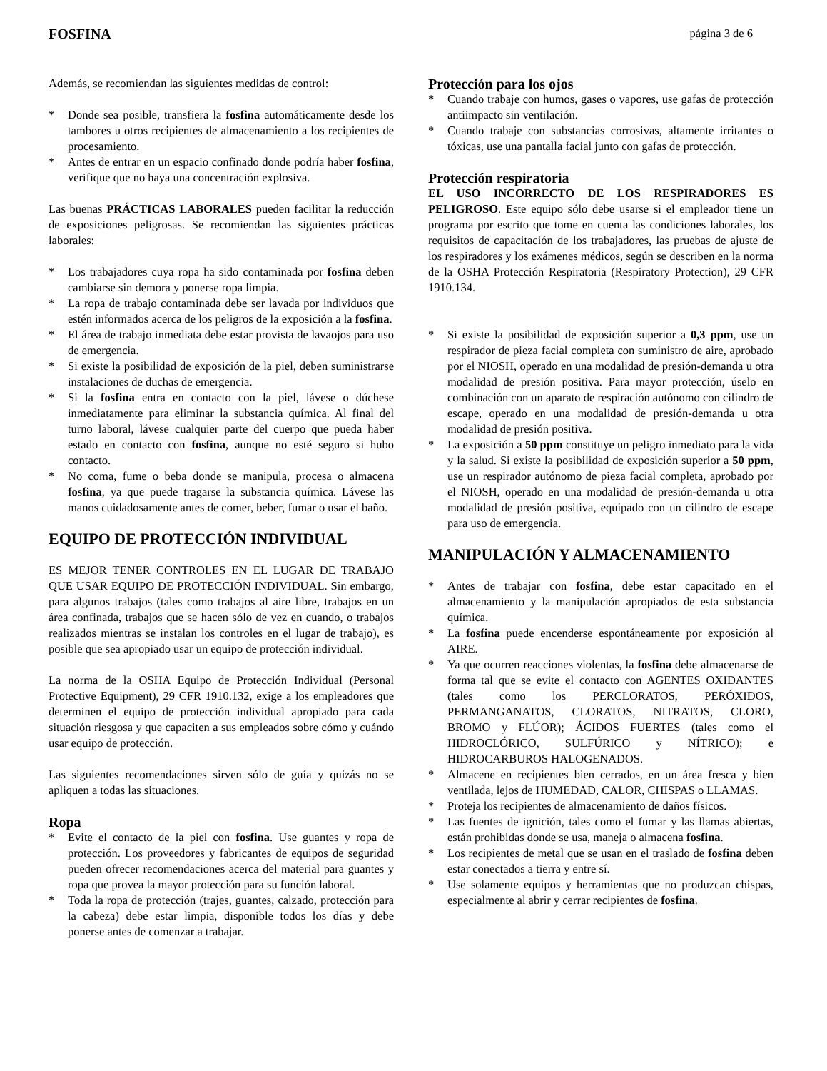FOSFINA página 3 de 6
Además, se recomiendan las siguientes medidas de control:
* Donde sea posible, transfiera la fosfina automáticamente desde los tambores u otros recipientes de almacenamiento a los recipientes de procesamiento.
* Antes de entrar en un espacio confinado donde podría haber fosfina, verifique que no haya una concentración explosiva.
Las buenas PRÁCTICAS LABORALES pueden facilitar la reducción de exposiciones peligrosas. Se recomiendan las siguientes prácticas laborales:
* Los trabajadores cuya ropa ha sido contaminada por fosfina deben cambiarse sin demora y ponerse ropa limpia.
* La ropa de trabajo contaminada debe ser lavada por individuos que estén informados acerca de los peligros de la exposición a la fosfina.
* El área de trabajo inmediata debe estar provista de lavaojos para uso de emergencia.
* Si existe la posibilidad de exposición de la piel, deben suministrarse instalaciones de duchas de emergencia.
* Si la fosfina entra en contacto con la piel, lávese o dúchese inmediatamente para eliminar la substancia química. Al final del turno laboral, lávese cualquier parte del cuerpo que pueda haber estado en contacto con fosfina, aunque no esté seguro si hubo contacto.
* No coma, fume o beba donde se manipula, procesa o almacena fosfina, ya que puede tragarse la substancia química. Lávese las manos cuidadosamente antes de comer, beber, fumar o usar el baño.
EQUIPO DE PROTECCIÓN INDIVIDUAL
ES MEJOR TENER CONTROLES EN EL LUGAR DE TRABAJO QUE USAR EQUIPO DE PROTECCIÓN INDIVIDUAL. Sin embargo, para algunos trabajos (tales como trabajos al aire libre, trabajos en un área confinada, trabajos que se hacen sólo de vez en cuando, o trabajos realizados mientras se instalan los controles en el lugar de trabajo), es posible que sea apropiado usar un equipo de protección individual.
La norma de la OSHA Equipo de Protección Individual (Personal Protective Equipment), 29 CFR 1910.132, exige a los empleadores que determinen el equipo de protección individual apropiado para cada situación riesgosa y que capaciten a sus empleados sobre cómo y cuándo usar equipo de protección.
Las siguientes recomendaciones sirven sólo de guía y quizás no se apliquen a todas las situaciones.
Ropa
* Evite el contacto de la piel con fosfina. Use guantes y ropa de protección. Los proveedores y fabricantes de equipos de seguridad pueden ofrecer recomendaciones acerca del material para guantes y ropa que provea la mayor protección para su función laboral.
* Toda la ropa de protección (trajes, guantes, calzado, protección para la cabeza) debe estar limpia, disponible todos los días y debe ponerse antes de comenzar a trabajar.
Protección para los ojos
* Cuando trabaje con humos, gases o vapores, use gafas de protección antiimpacto sin ventilación.
* Cuando trabaje con substancias corrosivas, altamente irritantes o tóxicas, use una pantalla facial junto con gafas de protección.
Protección respiratoria
EL USO INCORRECTO DE LOS RESPIRADORES ES PELIGROSO. Este equipo sólo debe usarse si el empleador tiene un programa por escrito que tome en cuenta las condiciones laborales, los requisitos de capacitación de los trabajadores, las pruebas de ajuste de los respiradores y los exámenes médicos, según se describen en la norma de la OSHA Protección Respiratoria (Respiratory Protection), 29 CFR 1910.134.
* Si existe la posibilidad de exposición superior a 0,3 ppm, use un respirador de pieza facial completa con suministro de aire, aprobado por el NIOSH, operado en una modalidad de presión-demanda u otra modalidad de presión positiva. Para mayor protección, úselo en combinación con un aparato de respiración autónomo con cilindro de escape, operado en una modalidad de presión-demanda u otra modalidad de presión positiva.
* La exposición a 50 ppm constituye un peligro inmediato para la vida y la salud. Si existe la posibilidad de exposición superior a 50 ppm, use un respirador autónomo de pieza facial completa, aprobado por el NIOSH, operado en una modalidad de presión-demanda u otra modalidad de presión positiva, equipado con un cilindro de escape para uso de emergencia.
MANIPULACIÓN Y ALMACENAMIENTO
* Antes de trabajar con fosfina, debe estar capacitado en el almacenamiento y la manipulación apropiados de esta substancia química.
* La fosfina puede encenderse espontáneamente por exposición al AIRE.
* Ya que ocurren reacciones violentas, la fosfina debe almacenarse de forma tal que se evite el contacto con AGENTES OXIDANTES (tales como los PERCLORATOS, PERÓXIDOS, PERMANGANATOS, CLORATOS, NITRATOS, CLORO, BROMO y FLÚOR); ÁCIDOS FUERTES (tales como el HIDROCLÓRICO, SULFÚRICO y NÍTRICO); e HIDROCARBUROS HALOGENADOS.
* Almacene en recipientes bien cerrados, en un área fresca y bien ventilada, lejos de HUMEDAD, CALOR, CHISPAS o LLAMAS.
* Proteja los recipientes de almacenamiento de daños físicos.
* Las fuentes de ignición, tales como el fumar y las llamas abiertas, están prohibidas donde se usa, maneja o almacena fosfina.
* Los recipientes de metal que se usan en el traslado de fosfina deben estar conectados a tierra y entre sí.
* Use solamente equipos y herramientas que no produzcan chispas, especialmente al abrir y cerrar recipientes de fosfina.